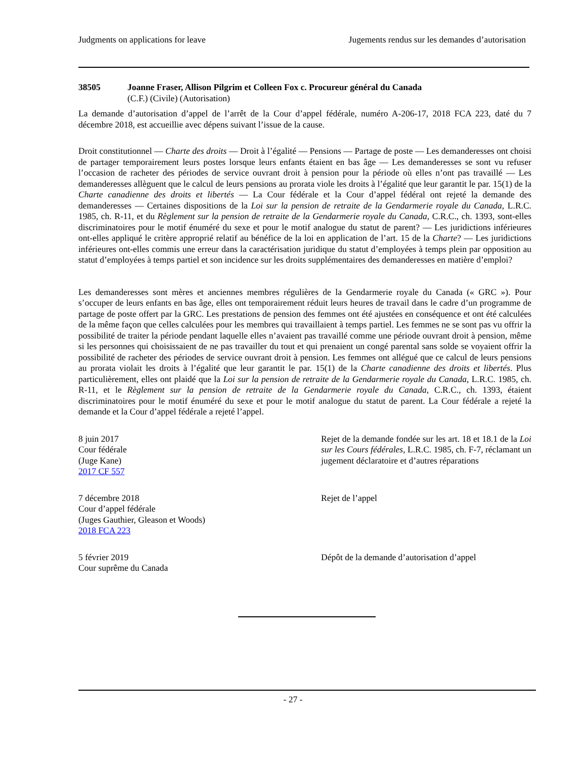Judgments on applications for leave Jugements rendus sur les demandes d’autorisation
38505 Joanne Fraser, Allison Pilgrim et Colleen Fox c. Procureur général du Canada
(C.F.) (Civile) (Autorisation)
La demande d’autorisation d’appel de l’arrêt de la Cour d’appel fédérale, numéro A-206-17, 2018 FCA 223, daté du 7 décembre 2018, est accueillie avec dépens suivant l’issue de la cause.
Droit constitutionnel — Charte des droits — Droit à l’égalité — Pensions — Partage de poste — Les demanderesses ont choisi de partager temporairement leurs postes lorsque leurs enfants étaient en bas âge — Les demanderesses se sont vu refuser l’occasion de racheter des périodes de service ouvrant droit à pension pour la période où elles n’ont pas travaillé — Les demanderesses allèguent que le calcul de leurs pensions au prorata viole les droits à l’égalité que leur garantit le par. 15(1) de la Charte canadienne des droits et libertés — La Cour fédérale et la Cour d’appel fédéral ont rejeté la demande des demanderesses — Certaines dispositions de la Loi sur la pension de retraite de la Gendarmerie royale du Canada, L.R.C. 1985, ch. R-11, et du Règlement sur la pension de retraite de la Gendarmerie royale du Canada, C.R.C., ch. 1393, sont-elles discriminatoires pour le motif énuméré du sexe et pour le motif analogue du statut de parent? — Les juridictions inférieures ont-elles appliqué le critère approprié relatif au bénéfice de la loi en application de l’art. 15 de la Charte? — Les juridictions inférieures ont-elles commis une erreur dans la caractérisation juridique du statut d’employées à temps plein par opposition au statut d’employées à temps partiel et son incidence sur les droits supplémentaires des demanderesses en matière d’emploi?
Les demanderesses sont mères et anciennes membres régulières de la Gendarmerie royale du Canada (« GRC »). Pour s’occuper de leurs enfants en bas âge, elles ont temporairement réduit leurs heures de travail dans le cadre d’un programme de partage de poste offert par la GRC. Les prestations de pension des femmes ont été ajustées en conséquence et ont été calculées de la même façon que celles calculées pour les membres qui travaillaient à temps partiel. Les femmes ne se sont pas vu offrir la possibilité de traiter la période pendant laquelle elles n’avaient pas travaillé comme une période ouvrant droit à pension, même si les personnes qui choisissaient de ne pas travailler du tout et qui prenaient un congé parental sans solde se voyaient offrir la possibilité de racheter des périodes de service ouvrant droit à pension. Les femmes ont allégué que ce calcul de leurs pensions au prorata violait les droits à l’égalité que leur garantit le par. 15(1) de la Charte canadienne des droits et libertés. Plus particulièrement, elles ont plaidé que la Loi sur la pension de retraite de la Gendarmerie royale du Canada, L.R.C. 1985, ch. R-11, et le Règlement sur la pension de retraite de la Gendarmerie royale du Canada, C.R.C., ch. 1393, étaient discriminatoires pour le motif énuméré du sexe et pour le motif analogue du statut de parent. La Cour fédérale a rejeté la demande et la Cour d’appel fédérale a rejeté l’appel.
8 juin 2017
Cour fédérale
(Juge Kane)
2017 CF 557
Rejet de la demande fondée sur les art. 18 et 18.1 de la Loi sur les Cours fédérales, L.R.C. 1985, ch. F-7, réclamant un jugement déclaratoire et d’autres réparations
7 décembre 2018
Cour d’appel fédérale
(Juges Gauthier, Gleason et Woods)
2018 FCA 223
Rejet de l’appel
5 février 2019
Cour suprême du Canada
Dépôt de la demande d’autorisation d’appel
- 27 -